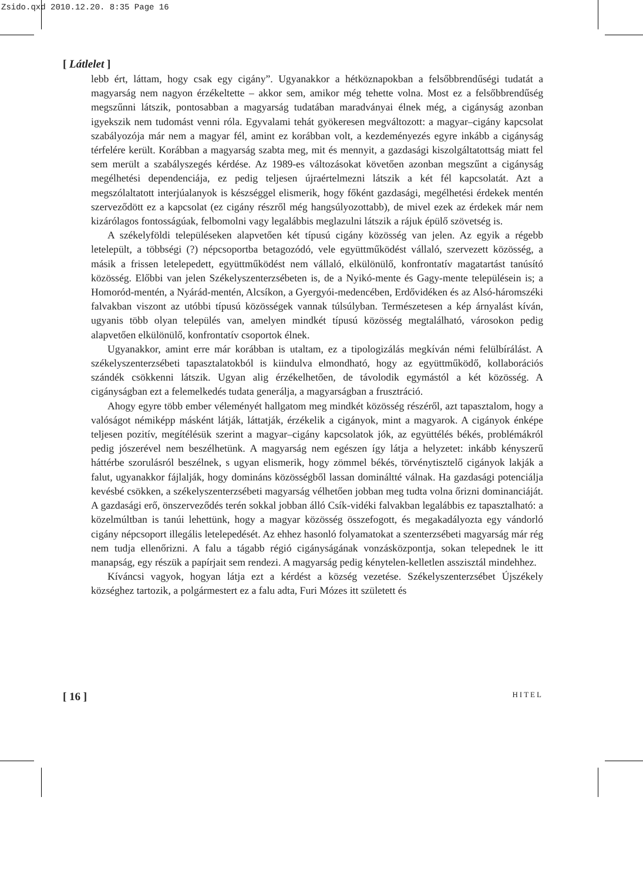Zsido.qxd 2010.12.20. 8:35 Page 16
[ Látlelet ]
lebb ért, láttam, hogy csak egy cigány”. Ugyanakkor a hétköznapokban a felsőbbrendűségi tudatát a magyarság nem nagyon érzékeltette – akkor sem, amikor még tehette volna. Most ez a felsőbbrendűség megszűnni látszik, pontosabban a magyarság tudatában maradványai élnek még, a cigányság azonban igyekszik nem tudomást venni róla. Egyvalami tehát gyökeresen megváltozott: a magyar–cigány kapcsolat szabályozója már nem a magyar fél, amint ez korábban volt, a kezdeményezés egyre inkább a cigányság térfelére került. Korábban a magyarság szabta meg, mit és mennyit, a gazdasági kiszolgáltatottság miatt fel sem merült a szabályszegés kérdése. Az 1989-es változásokat követően azonban megszűnt a cigányság megélhetési dependenciája, ez pedig teljesen újraértelmezni látszik a két fél kapcsolatát. Azt a megszólaltatott interjúalanyok is készséggel elismerik, hogy főként gazdasági, megélhetési érdekek mentén szerveződött ez a kapcsolat (ez cigány részről még hangsúlyozottabb), de mivel ezek az érdekek már nem kizárólagos fontosságúak, felbomolni vagy legalábbis meglazulni látszik a rájuk épülő szövetség is.
A székelyföldi településeken alapvetően két típusú cigány közösség van jelen. Az egyik a régebb letelepült, a többségi (?) népcsoportba betagozódó, vele együttműködést vállaló, szervezett közösség, a másik a frissen letelepedett, együttműködést nem vállaló, elkülönülő, konfrontatív magatartást tanúsító közösség. Előbbi van jelen Székelyszenterzsébeten is, de a Nyikó-mente és Gagy-mente településein is; a Homoród-mentén, a Nyárád-mentén, Alcsíkon, a Gyergyói-medencében, Erdővidéken és az Alsó-háromszéki falvakban viszont az utóbbi típusú közösségek vannak túlsúlyban. Természetesen a kép árnyalást kíván, ugyanis több olyan település van, amelyen mindkét típusú közösség megtalálható, városokon pedig alapvetően elkülönülő, konfrontatív csoportok élnek.
Ugyanakkor, amint erre már korábban is utaltam, ez a tipologizálás megkíván némi felülbírálást. A székelyszenterzsébeti tapasztalatokból is kiindulva elmondható, hogy az együttműködő, kollaborációs szándék csökkenni látszik. Ugyan alig érzékelhetően, de távolodik egymástól a két közösség. A cigányságban ezt a felemelkedés tudata generálja, a magyarságban a frusztráció.
Ahogy egyre több ember véleményét hallgatom meg mindkét közösség részéről, azt tapasztalom, hogy a valóságot némiképp másként látják, láttatják, érzékelik a cigányok, mint a magyarok. A cigányok énképe teljesen pozitív, megítélésük szerint a magyar–cigány kapcsolatok jók, az együttélés békés, problémákról pedig jószerével nem beszélhetünk. A magyarság nem egészen így látja a helyzetet: inkább kényszerű háttérbe szorulásról beszélnek, s ugyan elismerik, hogy zömmel békés, törvénytisztelő cigányok lakják a falut, ugyanakkor fájlalják, hogy domináns közösségből lassan domináltté válnak. Ha gazdasági potenciálja kevésbé csökken, a székelyszenterzsébeti magyarság vélhetően jobban meg tudta volna őrizni dominanciáját. A gazdasági erő, önszerveződés terén sokkal jobban álló Csík-vidéki falvakban legalábbis ez tapasztalható: a közelmúltban is tanúi lehettünk, hogy a magyar közösség összefogott, és megakadályozta egy vándorló cigány népcsoport illegális letelepedését. Az ehhez hasonló folyamatokat a szenterzsébeti magyarság már rég nem tudja ellenőrizni. A falu a tágabb régió cigányságának vonzásközpontja, sokan telepednek le itt manapság, egy részük a papírjait sem rendezi. A magyarság pedig kénytelen-kelletlen asszisztál mindehhez.
Kíváncsi vagyok, hogyan látja ezt a kérdést a község vezetése. Székelyszenterzsébet Újszékely községhez tartozik, a polgármestert ez a falu adta, Furi Mózes itt született és
[ 16 ] HITEL